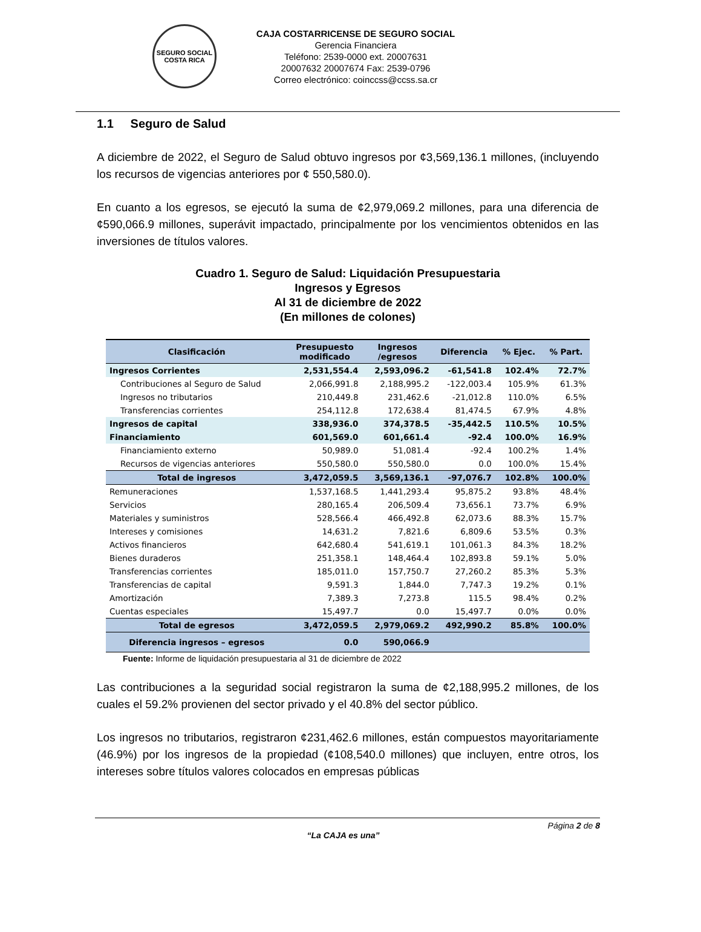SEGURO SOCIAL
COSTA RICA
CAJA COSTARRICENSE DE SEGURO SOCIAL
Gerencia Financiera
Teléfono: 2539-0000 ext. 20007631
20007632 20007674 Fax: 2539-0796
Correo electrónico: coinccss@ccss.sa.cr
1.1 Seguro de Salud
A diciembre de 2022, el Seguro de Salud obtuvo ingresos por ¢3,569,136.1 millones, (incluyendo los recursos de vigencias anteriores por ¢ 550,580.0).
En cuanto a los egresos, se ejecutó la suma de ¢2,979,069.2 millones, para una diferencia de ¢590,066.9 millones, superávit impactado, principalmente por los vencimientos obtenidos en las inversiones de títulos valores.
Cuadro 1. Seguro de Salud: Liquidación Presupuestaria
Ingresos y Egresos
Al 31 de diciembre de 2022
(En millones de colones)
| Clasificación | Presupuesto modificado | Ingresos /egresos | Diferencia | % Ejec. | % Part. |
| --- | --- | --- | --- | --- | --- |
| Ingresos Corrientes | 2,531,554.4 | 2,593,096.2 | -61,541.8 | 102.4% | 72.7% |
| Contribuciones al Seguro de Salud | 2,066,991.8 | 2,188,995.2 | -122,003.4 | 105.9% | 61.3% |
| Ingresos no tributarios | 210,449.8 | 231,462.6 | -21,012.8 | 110.0% | 6.5% |
| Transferencias corrientes | 254,112.8 | 172,638.4 | 81,474.5 | 67.9% | 4.8% |
| Ingresos de capital | 338,936.0 | 374,378.5 | -35,442.5 | 110.5% | 10.5% |
| Financiamiento | 601,569.0 | 601,661.4 | -92.4 | 100.0% | 16.9% |
| Financiamiento externo | 50,989.0 | 51,081.4 | -92.4 | 100.2% | 1.4% |
| Recursos de vigencias anteriores | 550,580.0 | 550,580.0 | 0.0 | 100.0% | 15.4% |
| Total de ingresos | 3,472,059.5 | 3,569,136.1 | -97,076.7 | 102.8% | 100.0% |
| Remuneraciones | 1,537,168.5 | 1,441,293.4 | 95,875.2 | 93.8% | 48.4% |
| Servicios | 280,165.4 | 206,509.4 | 73,656.1 | 73.7% | 6.9% |
| Materiales y suministros | 528,566.4 | 466,492.8 | 62,073.6 | 88.3% | 15.7% |
| Intereses y comisiones | 14,631.2 | 7,821.6 | 6,809.6 | 53.5% | 0.3% |
| Activos financieros | 642,680.4 | 541,619.1 | 101,061.3 | 84.3% | 18.2% |
| Bienes duraderos | 251,358.1 | 148,464.4 | 102,893.8 | 59.1% | 5.0% |
| Transferencias corrientes | 185,011.0 | 157,750.7 | 27,260.2 | 85.3% | 5.3% |
| Transferencias de capital | 9,591.3 | 1,844.0 | 7,747.3 | 19.2% | 0.1% |
| Amortización | 7,389.3 | 7,273.8 | 115.5 | 98.4% | 0.2% |
| Cuentas especiales | 15,497.7 | 0.0 | 15,497.7 | 0.0% | 0.0% |
| Total de egresos | 3,472,059.5 | 2,979,069.2 | 492,990.2 | 85.8% | 100.0% |
| Diferencia ingresos – egresos | 0.0 | 590,066.9 | | | |
Fuente: Informe de liquidación presupuestaria al 31 de diciembre de 2022
Las contribuciones a la seguridad social registraron la suma de ¢2,188,995.2 millones, de los cuales el 59.2% provienen del sector privado y el 40.8% del sector público.
Los ingresos no tributarios, registraron ¢231,462.6 millones, están compuestos mayoritariamente (46.9%) por los ingresos de la propiedad (¢108,540.0 millones) que incluyen, entre otros, los intereses sobre títulos valores colocados en empresas públicas
Página 2 de 8
“La CAJA es una”